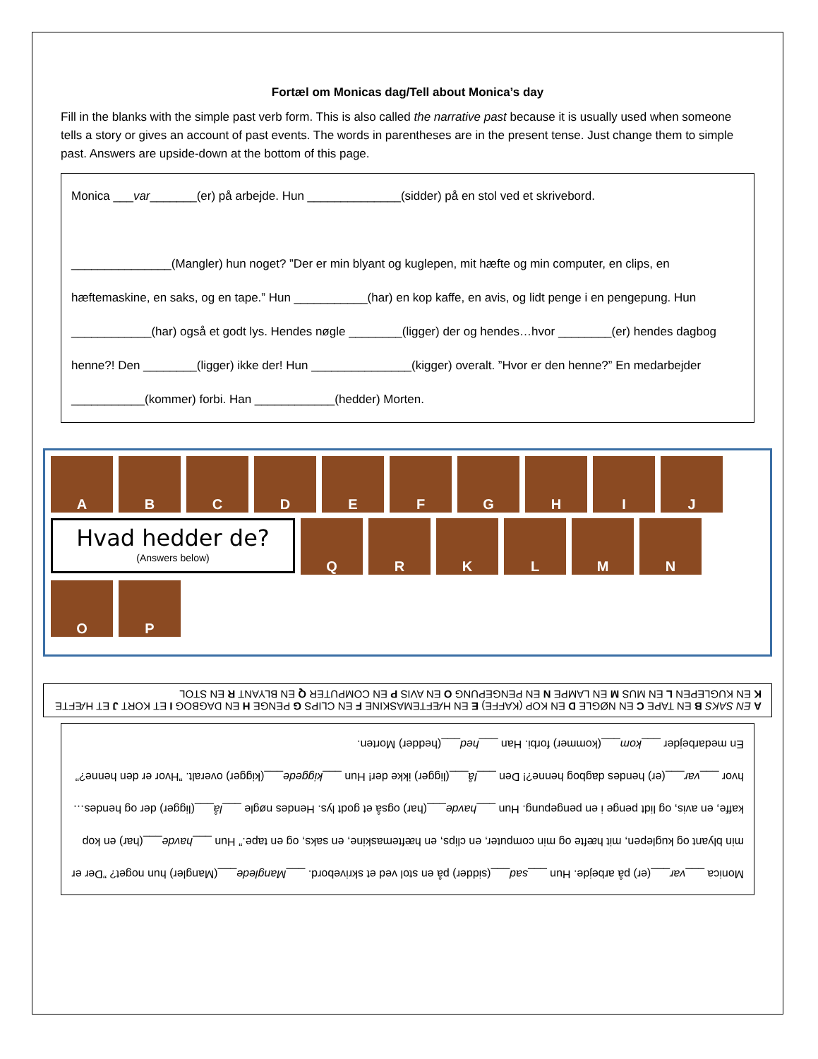Fortæl om Monicas dag/Tell about Monica’s day
Fill in the blanks with the simple past verb form. This is also called the narrative past because it is usually used when someone tells a story or gives an account of past events. The words in parentheses are in the present tense. Just change them to simple past. Answers are upside-down at the bottom of this page.
Monica ___var_______(er) på arbejde. Hun ______________(sidder) på en stol ved et skrivebord.
_______________(Mangler) hun noget? ”Der er min blyant og kuglepen, mit hæfte og min computer, en clips, en hæftemaskine, en saks, og en tape.” Hun ___________(har) en kop kaffe, en avis, og lidt penge i en pengepung. Hun ____________(har) også et godt lys. Hendes nøgle ________(ligger) der og hendes…hvor ________(er) hendes dagbog henne?! Den ________(ligger) ikke der! Hun _______________(kigger) overalt. ”Hvor er den henne?” En medarbejder ___________(kommer) forbi. Han ____________(hedder) Morten.
A
B
C
D
E
F
G
H
I
J
Hvad hedder de?
(Answers below)
Q
R
K
L
M
N
O
P
A EN SAKS B EN TAPE C EN NØGLE D EN KOP (KAFFE) E EN HÆFTEMASKINE F EN CLIPS G PENGE H EN DAGBOG I ET KORT J ET HÆFTE K EN KUGLEPEN L EN MUS M EN LAMPE N EN PENGEPUNG O EN AVIS P EN COMPUTER Q EN BLYANT R EN STOL
Monica ___var___(er) på arbejde. Hun ___sad___(sidder) på en stol ved et skrivebord. ___Manglede___(Mangler) hun noget? ”Der er min blyant og kuglepen, mit hæfte og min computer, en clips, en hæftemaskine, en saks, og en tape.” Hun ___havde___(har) en kop kaffe, en avis, og lidt penge i en pengepung. Hun ___havde___(har) også et godt lys. Hendes nøgle ___lå___(ligger) der og hendes…hvor ___var___(er) hendes dagbog henne?! Den ___lå___(ligger) ikke der! Hun ___kiggede___(kigger) overalt. ”Hvor er den henne?” En medarbejder ___kom___(kommer) forbi. Han ___hed___(hedder) Morten.